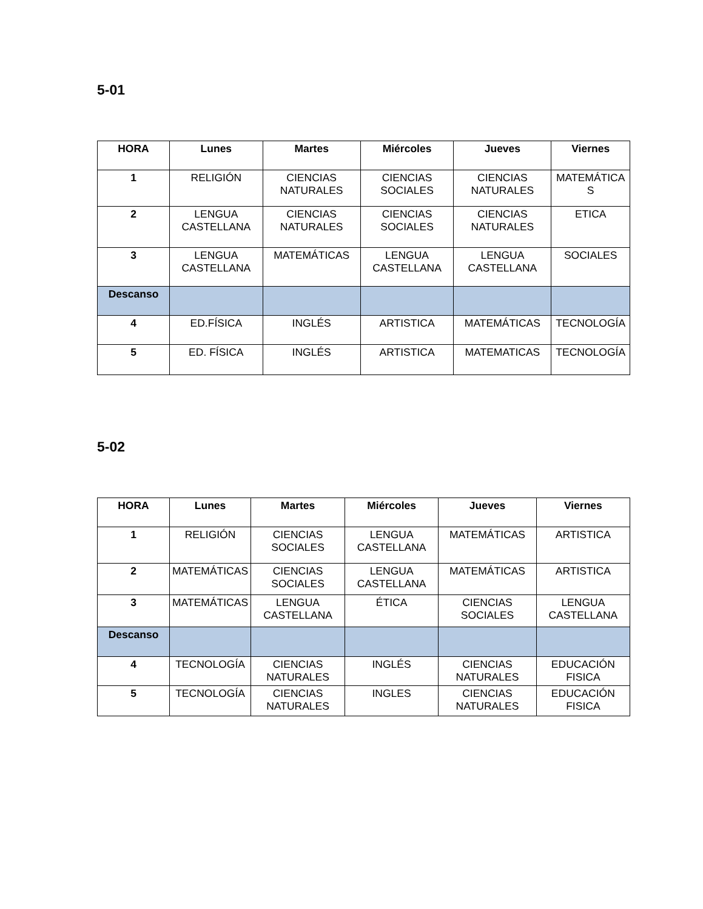5-01
| HORA | Lunes | Martes | Miércoles | Jueves | Viernes |
| --- | --- | --- | --- | --- | --- |
| 1 | RELIGIÓN | CIENCIAS NATURALES | CIENCIAS SOCIALES | CIENCIAS NATURALES | MATEMÁTICA S |
| 2 | LENGUA CASTELLANA | CIENCIAS NATURALES | CIENCIAS SOCIALES | CIENCIAS NATURALES | ETICA |
| 3 | LENGUA CASTELLANA | MATEMÁTICAS | LENGUA CASTELLANA | LENGUA CASTELLANA | SOCIALES |
| Descanso | | | | | |
| 4 | ED.FÍSICA | INGLÉS | ARTISTICA | MATEMÁTICAS | TECNOLOGÍA |
| 5 | ED. FÍSICA | INGLÉS | ARTISTICA | MATEMATICAS | TECNOLOGÍA |
5-02
| HORA | Lunes | Martes | Miércoles | Jueves | Viernes |
| --- | --- | --- | --- | --- | --- |
| 1 | RELIGIÓN | CIENCIAS SOCIALES | LENGUA CASTELLANA | MATEMÁTICAS | ARTISTICA |
| 2 | MATEMÁTICAS | CIENCIAS SOCIALES | LENGUA CASTELLANA | MATEMÁTICAS | ARTISTICA |
| 3 | MATEMÁTICAS | LENGUA CASTELLANA | ÉTICA | CIENCIAS SOCIALES | LENGUA CASTELLANA |
| Descanso | | | | | |
| 4 | TECNOLOGÍA | CIENCIAS NATURALES | INGLÉS | CIENCIAS NATURALES | EDUCACIÓN FISICA |
| 5 | TECNOLOGÍA | CIENCIAS NATURALES | INGLES | CIENCIAS NATURALES | EDUCACIÓN FISICA |